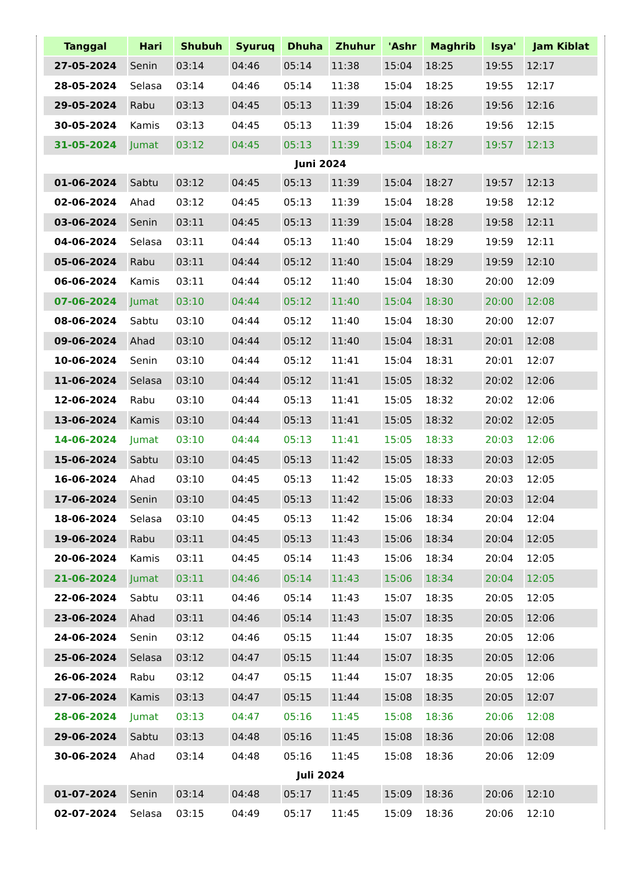| Tanggal | Hari | Shubuh | Syuruq | Dhuha | Zhuhur | 'Ashr | Maghrib | Isya' | Jam Kiblat |
| --- | --- | --- | --- | --- | --- | --- | --- | --- | --- |
| 27-05-2024 | Senin | 03:14 | 04:46 | 05:14 | 11:38 | 15:04 | 18:25 | 19:55 | 12:17 |
| 28-05-2024 | Selasa | 03:14 | 04:46 | 05:14 | 11:38 | 15:04 | 18:25 | 19:55 | 12:17 |
| 29-05-2024 | Rabu | 03:13 | 04:45 | 05:13 | 11:39 | 15:04 | 18:26 | 19:56 | 12:16 |
| 30-05-2024 | Kamis | 03:13 | 04:45 | 05:13 | 11:39 | 15:04 | 18:26 | 19:56 | 12:15 |
| 31-05-2024 | Jumat | 03:12 | 04:45 | 05:13 | 11:39 | 15:04 | 18:27 | 19:57 | 12:13 |
| Juni 2024 | | | | | | | | | |
| 01-06-2024 | Sabtu | 03:12 | 04:45 | 05:13 | 11:39 | 15:04 | 18:27 | 19:57 | 12:13 |
| 02-06-2024 | Ahad | 03:12 | 04:45 | 05:13 | 11:39 | 15:04 | 18:28 | 19:58 | 12:12 |
| 03-06-2024 | Senin | 03:11 | 04:45 | 05:13 | 11:39 | 15:04 | 18:28 | 19:58 | 12:11 |
| 04-06-2024 | Selasa | 03:11 | 04:44 | 05:13 | 11:40 | 15:04 | 18:29 | 19:59 | 12:11 |
| 05-06-2024 | Rabu | 03:11 | 04:44 | 05:12 | 11:40 | 15:04 | 18:29 | 19:59 | 12:10 |
| 06-06-2024 | Kamis | 03:11 | 04:44 | 05:12 | 11:40 | 15:04 | 18:30 | 20:00 | 12:09 |
| 07-06-2024 | Jumat | 03:10 | 04:44 | 05:12 | 11:40 | 15:04 | 18:30 | 20:00 | 12:08 |
| 08-06-2024 | Sabtu | 03:10 | 04:44 | 05:12 | 11:40 | 15:04 | 18:30 | 20:00 | 12:07 |
| 09-06-2024 | Ahad | 03:10 | 04:44 | 05:12 | 11:40 | 15:04 | 18:31 | 20:01 | 12:08 |
| 10-06-2024 | Senin | 03:10 | 04:44 | 05:12 | 11:41 | 15:04 | 18:31 | 20:01 | 12:07 |
| 11-06-2024 | Selasa | 03:10 | 04:44 | 05:12 | 11:41 | 15:05 | 18:32 | 20:02 | 12:06 |
| 12-06-2024 | Rabu | 03:10 | 04:44 | 05:13 | 11:41 | 15:05 | 18:32 | 20:02 | 12:06 |
| 13-06-2024 | Kamis | 03:10 | 04:44 | 05:13 | 11:41 | 15:05 | 18:32 | 20:02 | 12:05 |
| 14-06-2024 | Jumat | 03:10 | 04:44 | 05:13 | 11:41 | 15:05 | 18:33 | 20:03 | 12:06 |
| 15-06-2024 | Sabtu | 03:10 | 04:45 | 05:13 | 11:42 | 15:05 | 18:33 | 20:03 | 12:05 |
| 16-06-2024 | Ahad | 03:10 | 04:45 | 05:13 | 11:42 | 15:05 | 18:33 | 20:03 | 12:05 |
| 17-06-2024 | Senin | 03:10 | 04:45 | 05:13 | 11:42 | 15:06 | 18:33 | 20:03 | 12:04 |
| 18-06-2024 | Selasa | 03:10 | 04:45 | 05:13 | 11:42 | 15:06 | 18:34 | 20:04 | 12:04 |
| 19-06-2024 | Rabu | 03:11 | 04:45 | 05:13 | 11:43 | 15:06 | 18:34 | 20:04 | 12:05 |
| 20-06-2024 | Kamis | 03:11 | 04:45 | 05:14 | 11:43 | 15:06 | 18:34 | 20:04 | 12:05 |
| 21-06-2024 | Jumat | 03:11 | 04:46 | 05:14 | 11:43 | 15:06 | 18:34 | 20:04 | 12:05 |
| 22-06-2024 | Sabtu | 03:11 | 04:46 | 05:14 | 11:43 | 15:07 | 18:35 | 20:05 | 12:05 |
| 23-06-2024 | Ahad | 03:11 | 04:46 | 05:14 | 11:43 | 15:07 | 18:35 | 20:05 | 12:06 |
| 24-06-2024 | Senin | 03:12 | 04:46 | 05:15 | 11:44 | 15:07 | 18:35 | 20:05 | 12:06 |
| 25-06-2024 | Selasa | 03:12 | 04:47 | 05:15 | 11:44 | 15:07 | 18:35 | 20:05 | 12:06 |
| 26-06-2024 | Rabu | 03:12 | 04:47 | 05:15 | 11:44 | 15:07 | 18:35 | 20:05 | 12:06 |
| 27-06-2024 | Kamis | 03:13 | 04:47 | 05:15 | 11:44 | 15:08 | 18:35 | 20:05 | 12:07 |
| 28-06-2024 | Jumat | 03:13 | 04:47 | 05:16 | 11:45 | 15:08 | 18:36 | 20:06 | 12:08 |
| 29-06-2024 | Sabtu | 03:13 | 04:48 | 05:16 | 11:45 | 15:08 | 18:36 | 20:06 | 12:08 |
| 30-06-2024 | Ahad | 03:14 | 04:48 | 05:16 | 11:45 | 15:08 | 18:36 | 20:06 | 12:09 |
| Juli 2024 | | | | | | | | | |
| 01-07-2024 | Senin | 03:14 | 04:48 | 05:17 | 11:45 | 15:09 | 18:36 | 20:06 | 12:10 |
| 02-07-2024 | Selasa | 03:15 | 04:49 | 05:17 | 11:45 | 15:09 | 18:36 | 20:06 | 12:10 |